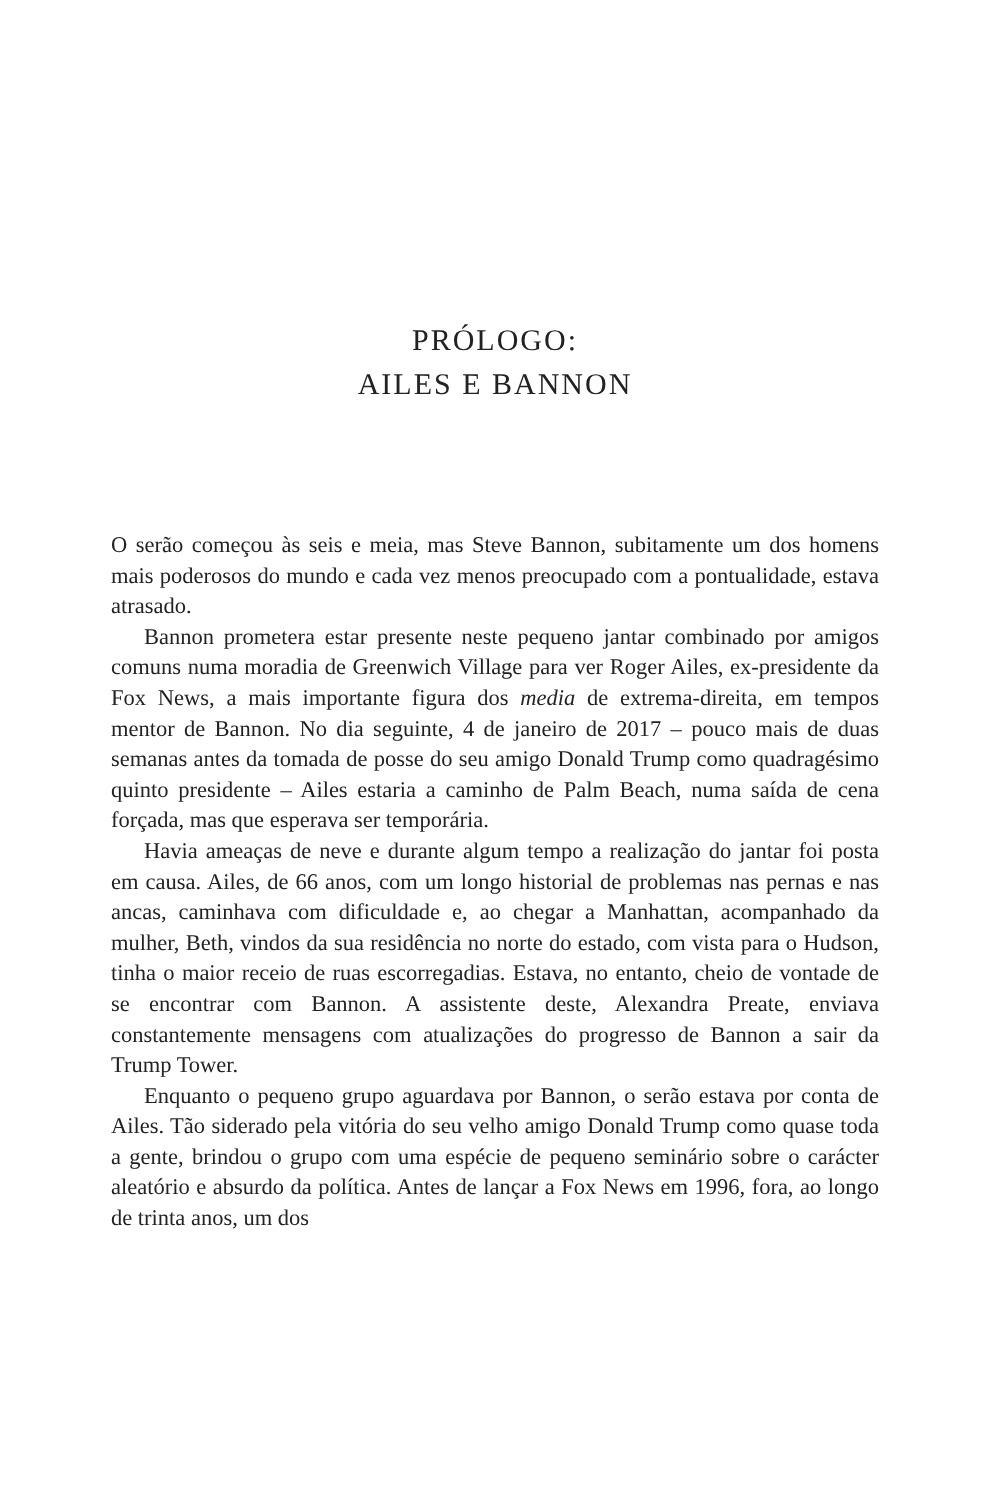PRÓLOGO:
AILES E BANNON
O serão começou às seis e meia, mas Steve Bannon, subitamente um dos homens mais poderosos do mundo e cada vez menos preocupado com a pontualidade, estava atrasado.
Bannon prometera estar presente neste pequeno jantar combinado por amigos comuns numa moradia de Greenwich Village para ver Roger Ailes, ex-presidente da Fox News, a mais importante figura dos media de extrema-direita, em tempos mentor de Bannon. No dia seguinte, 4 de janeiro de 2017 – pouco mais de duas semanas antes da tomada de posse do seu amigo Donald Trump como quadragésimo quinto presidente – Ailes estaria a caminho de Palm Beach, numa saída de cena forçada, mas que esperava ser temporária.
Havia ameaças de neve e durante algum tempo a realização do jantar foi posta em causa. Ailes, de 66 anos, com um longo historial de problemas nas pernas e nas ancas, caminhava com dificuldade e, ao chegar a Manhattan, acompanhado da mulher, Beth, vindos da sua residência no norte do estado, com vista para o Hudson, tinha o maior receio de ruas escorregadias. Estava, no entanto, cheio de vontade de se encontrar com Bannon. A assistente deste, Alexandra Preate, enviava constantemente mensagens com atualizações do progresso de Bannon a sair da Trump Tower.
Enquanto o pequeno grupo aguardava por Bannon, o serão estava por conta de Ailes. Tão siderado pela vitória do seu velho amigo Donald Trump como quase toda a gente, brindou o grupo com uma espécie de pequeno seminário sobre o carácter aleatório e absurdo da política. Antes de lançar a Fox News em 1996, fora, ao longo de trinta anos, um dos